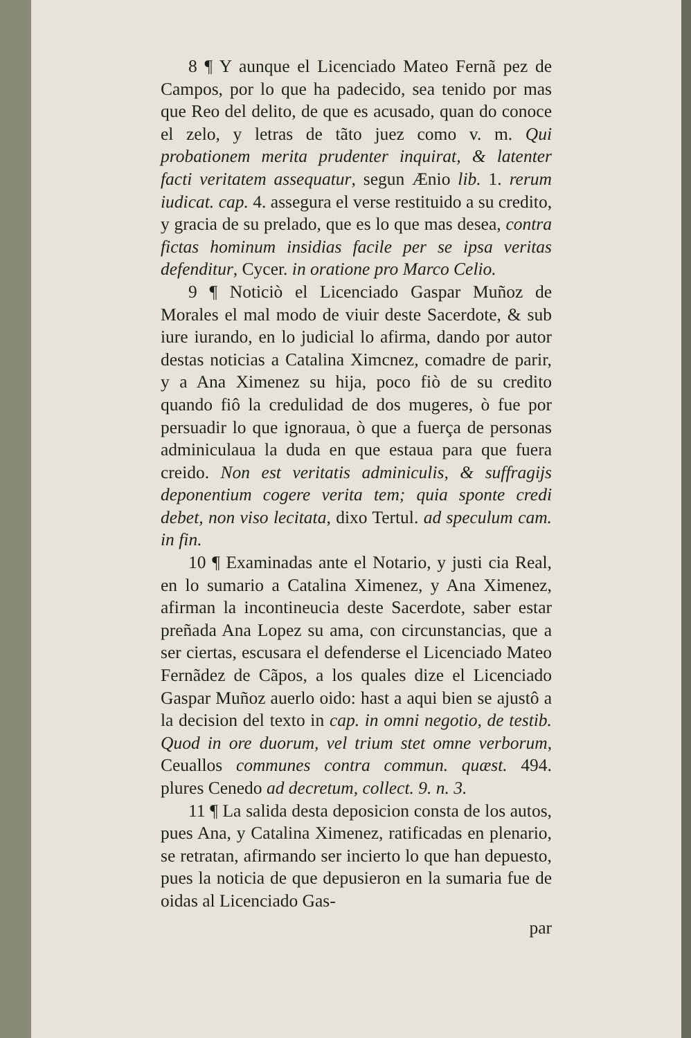8 ¶ Y aunque el Licenciado Mateo Fernã pez de Campos, por lo que ha padecido, sea tenido por mas que Reo del delito, de que es acusado, quan do conoce el zelo, y letras de tãto juez como v. m. Qui probationem merita prudenter inquirat, & latenter facti veritatem assequatur, segun Ænio lib. 1. rerum iudicat. cap. 4. assegura el verse resti­tuido a su credito, y gracia de su prelado, que es lo que mas desea, contra fictas hominum insidias fa­cile per se ipsa veritas defenditur, Cycer. in oratio­ne pro Marco Celio.
9 ¶ Noticiò el Licenciado Gaspar Mu­ñoz de Morales el mal modo de viuir deste Sacer­dote, & sub iure iurando, en lo judicial lo afirma, dando por autor destas noticias a Catalina Ximc­nez, comadre de parir, y a Ana Ximenez su hija, po­co fiò de su credito quando fiô la credulidad de dos mugeres, ò fue por persuadir lo que ignoraua, ò que a fuerça de personas adminiculaua la duda en que estaua para que fuera creido. Non est veritatis ad­miniculis, & suffragijs deponentium cogere verita tem; quia sponte credi debet, non viso lecitata, dixo Tertul. ad speculum cam. in fin.
10 ¶ Examinadas ante el Notario, y justi cia Real, en lo sumario a Catalina Ximenez, y Ana Ximenez, afirman la incontineucia deste Sacerdo­te, saber estar preñada Ana Lopez su ama, con cir­cunstancias, que a ser ciertas, escusara el defenderse el Licenciado Mateo Fernãdez de Cãpos, a los qua­les dize el Licenciado Gaspar Muñoz auerlo oido: hast a aqui bien se ajustô a la decision del texto in cap. in omni negotio, de testib. Quod in ore duorum, vel trium stet omne verborum, Ceuallos commu­nes contra commun. quæst. 494. plures Cenedo ad decretum, collect. 9. n. 3.
11 ¶ La salida desta deposicion consta de los autos, pues Ana, y Catalina Ximenez, ratifica­das en plenario, se retratan, afirmando ser incierto lo que han depuesto, pues la noticia de que depusie­ron en la sumaria fue de oidas al Licenciado Gas-
par